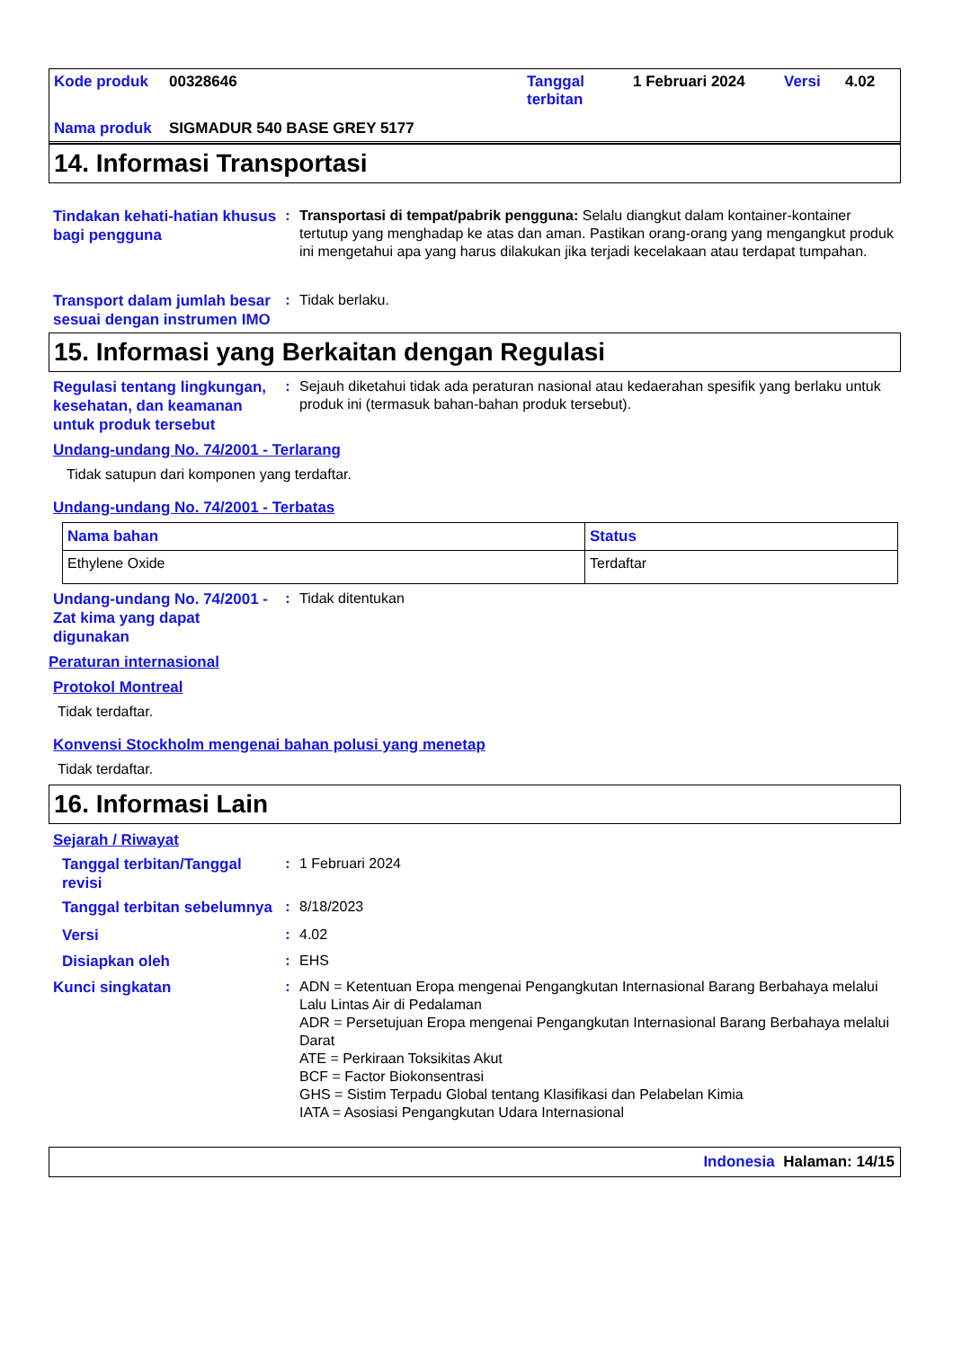| Kode produk | 00328646 | Tanggal terbitan | 1 Februari 2024 | Versi | 4.02 |
| Nama produk | SIGMADUR 540 BASE GREY 5177 | | | | |
14. Informasi Transportasi
Tindakan kehati-hatian khusus bagi pengguna
: Transportasi di tempat/pabrik pengguna: Selalu diangkut dalam kontainer-kontainer tertutup yang menghadap ke atas dan aman. Pastikan orang-orang yang mengangkut produk ini mengetahui apa yang harus dilakukan jika terjadi kecelakaan atau terdapat tumpahan.
Transport dalam jumlah besar sesuai dengan instrumen IMO
: Tidak berlaku.
15. Informasi yang Berkaitan dengan Regulasi
Regulasi tentang lingkungan, kesehatan, dan keamanan untuk produk tersebut
: Sejauh diketahui tidak ada peraturan nasional atau kedaerahan spesifik yang berlaku untuk produk ini (termasuk bahan-bahan produk tersebut).
Undang-undang No. 74/2001 - Terlarang
Tidak satupun dari komponen yang terdaftar.
Undang-undang No. 74/2001 - Terbatas
| Nama bahan | Status |
| --- | --- |
| Ethylene Oxide | Terdaftar |
Undang-undang No. 74/2001 - Zat kima yang dapat digunakan
: Tidak ditentukan
Peraturan internasional
Protokol Montreal
Tidak terdaftar.
Konvensi Stockholm mengenai bahan polusi yang menetap
Tidak terdaftar.
16. Informasi Lain
Sejarah / Riwayat
Tanggal terbitan/Tanggal revisi
: 1 Februari 2024
Tanggal terbitan sebelumnya
: 8/18/2023
Versi
: 4.02
Disiapkan oleh
: EHS
Kunci singkatan
: ADN = Ketentuan Eropa mengenai Pengangkutan Internasional Barang Berbahaya melalui Lalu Lintas Air di Pedalaman
ADR = Persetujuan Eropa mengenai Pengangkutan Internasional Barang Berbahaya melalui Darat
ATE = Perkiraan Toksikitas Akut
BCF = Factor Biokonsentrasi
GHS = Sistim Terpadu Global tentang Klasifikasi dan Pelabelan Kimia
IATA = Asosiasi Pengangkutan Udara Internasional
Indonesia Halaman: 14/15